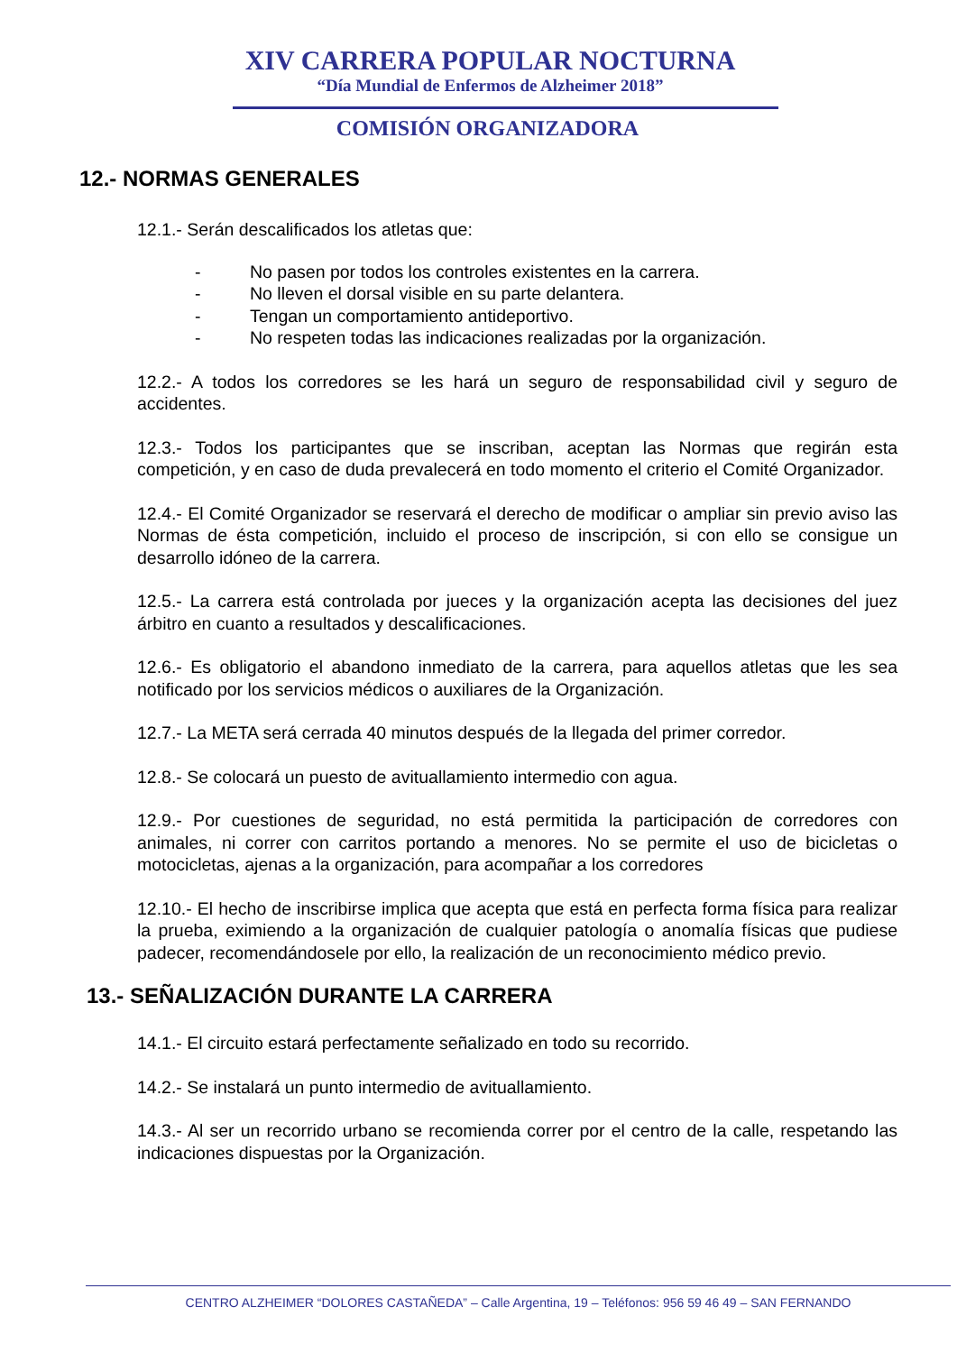XIV CARRERA POPULAR NOCTURNA
“Día Mundial de Enfermos de Alzheimer 2018”
COMISIÓN ORGANIZADORA
12.- NORMAS GENERALES
12.1.- Serán descalificados los atletas que:
- No pasen por todos los controles existentes en la carrera.
- No lleven el dorsal visible en su parte delantera.
- Tengan un comportamiento antideportivo.
- No respeten todas las indicaciones realizadas por la organización.
12.2.- A todos los corredores se les hará un seguro de responsabilidad civil y seguro de accidentes.
12.3.- Todos los participantes que se inscriban, aceptan las Normas que regirán esta competición, y en caso de duda prevalecerá en todo momento el criterio el Comité Organizador.
12.4.- El Comité Organizador se reservará el derecho de modificar o ampliar sin previo aviso las Normas de ésta competición, incluido el proceso de inscripción, si con ello se consigue un desarrollo idóneo de la carrera.
12.5.- La carrera está controlada por jueces y la organización acepta las decisiones del juez árbitro en cuanto a resultados y descalificaciones.
12.6.- Es obligatorio el abandono inmediato de la carrera, para aquellos atletas que les sea notificado por los servicios médicos o auxiliares de la Organización.
12.7.- La META será cerrada 40 minutos después de la llegada del primer corredor.
12.8.- Se colocará un puesto de avituallamiento intermedio con agua.
12.9.- Por cuestiones de seguridad, no está permitida la participación de corredores con animales, ni correr con carritos portando a menores. No se permite el uso de bicicletas o motocicletas, ajenas a la organización, para acompañar a los corredores
12.10.- El hecho de inscribirse implica que acepta que está en perfecta forma física para realizar la prueba, eximiendo a la organización de cualquier patología o anomalía físicas que pudiese padecer, recomendándosele por ello, la realización de un reconocimiento médico previo.
13.- SEÑALIZACIÓN DURANTE LA CARRERA
14.1.- El circuito estará perfectamente señalizado en todo su recorrido.
14.2.- Se instalará un punto intermedio de avituallamiento.
14.3.- Al ser un recorrido urbano se recomienda correr por el centro de la calle, respetando las indicaciones dispuestas por la Organización.
CENTRO ALZHEIMER “DOLORES CASTAÑEDA” – Calle Argentina, 19 – Teléfonos: 956 59 46 49 – SAN FERNANDO